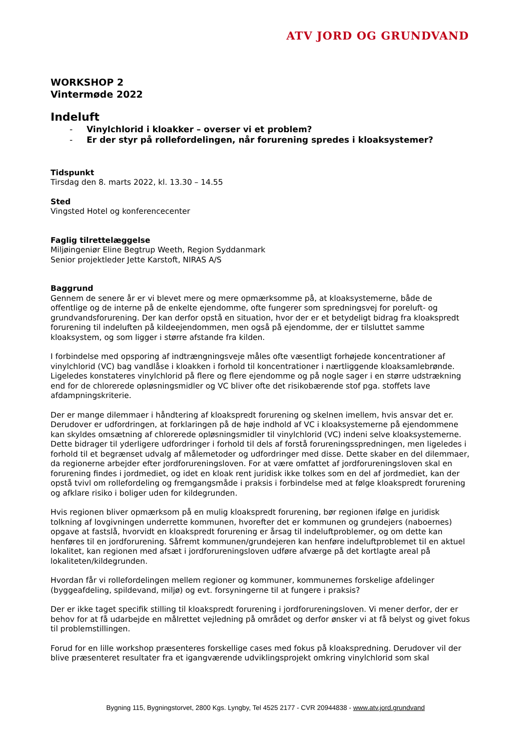ATV JORD OG GRUNDVAND
WORKSHOP 2
Vintermøde 2022
Indeluft
- Vinylchlorid i kloakker – overser vi et problem?
- Er der styr på rollefordelingen, når forurening spredes i kloaksystemer?
Tidspunkt
Tirsdag den 8. marts 2022, kl. 13.30 – 14.55
Sted
Vingsted Hotel og konferencecenter
Faglig tilrettelæggelse
Miljøingeniør Eline Begtrup Weeth, Region Syddanmark
Senior projektleder Jette Karstoft, NIRAS A/S
Baggrund
Gennem de senere år er vi blevet mere og mere opmærksomme på, at kloaksystemerne, både de offentlige og de interne på de enkelte ejendomme, ofte fungerer som spredningsvej for poreluft- og grundvandsforurening. Der kan derfor opstå en situation, hvor der er et betydeligt bidrag fra kloakspredt forurening til indeluften på kildeejendommen, men også på ejendomme, der er tilsluttet samme kloaksystem, og som ligger i større afstande fra kilden.
I forbindelse med opsporing af indtrængningsveje måles ofte væsentligt forhøjede koncentrationer af vinylchlorid (VC) bag vandlåse i kloakken i forhold til koncentrationer i nærtliggende kloaksamlebrønde. Ligeledes konstateres vinylchlorid på flere og flere ejendomme og på nogle sager i en større udstrækning end for de chlorerede opløsningsmidler og VC bliver ofte det risikobærende stof pga. stoffets lave afdampningskriterie.
Der er mange dilemmaer i håndtering af kloakspredt forurening og skelnen imellem, hvis ansvar det er. Derudover er udfordringen, at forklaringen på de høje indhold af VC i kloaksystemerne på ejendommene kan skyldes omsætning af chlorerede opløsningsmidler til vinylchlorid (VC) indeni selve kloaksystemerne. Dette bidrager til yderligere udfordringer i forhold til dels af forstå forureningsspredningen, men ligeledes i forhold til et begrænset udvalg af målemetoder og udfordringer med disse. Dette skaber en del dilemmaer, da regionerne arbejder efter jordforureningsloven. For at være omfattet af jordforureningsloven skal en forurening findes i jordmediet, og idet en kloak rent juridisk ikke tolkes som en del af jordmediet, kan der opstå tvivl om rollefordeling og fremgangsmåde i praksis i forbindelse med at følge kloakspredt forurening og afklare risiko i boliger uden for kildegrunden.
Hvis regionen bliver opmærksom på en mulig kloakspredt forurening, bør regionen ifølge en juridisk tolkning af lovgivningen underrette kommunen, hvorefter det er kommunen og grundejers (naboernes) opgave at fastslå, hvorvidt en kloakspredt forurening er årsag til indeluftproblemer, og om dette kan henføres til en jordforurening. Såfremt kommunen/grundejeren kan henføre indeluftproblemet til en aktuel lokalitet, kan regionen med afsæt i jordforureningsloven udføre afværge på det kortlagte areal på lokaliteten/kildegrunden.
Hvordan får vi rollefordelingen mellem regioner og kommuner, kommunernes forskelige afdelinger (byggeafdeling, spildevand, miljø) og evt. forsyningerne til at fungere i praksis?
Der er ikke taget specifik stilling til kloakspredt forurening i jordforureningsloven. Vi mener derfor, der er behov for at få udarbejde en målrettet vejledning på området og derfor ønsker vi at få belyst og givet fokus til problemstillingen.
Forud for en lille workshop præsenteres forskellige cases med fokus på kloakspredning. Derudover vil der blive præsenteret resultater fra et igangværende udviklingsprojekt omkring vinylchlorid som skal
Bygning 115, Bygningstorvet, 2800 Kgs. Lyngby, Tel 4525 2177 - CVR 20944838 - www.atv.jord.grundvand